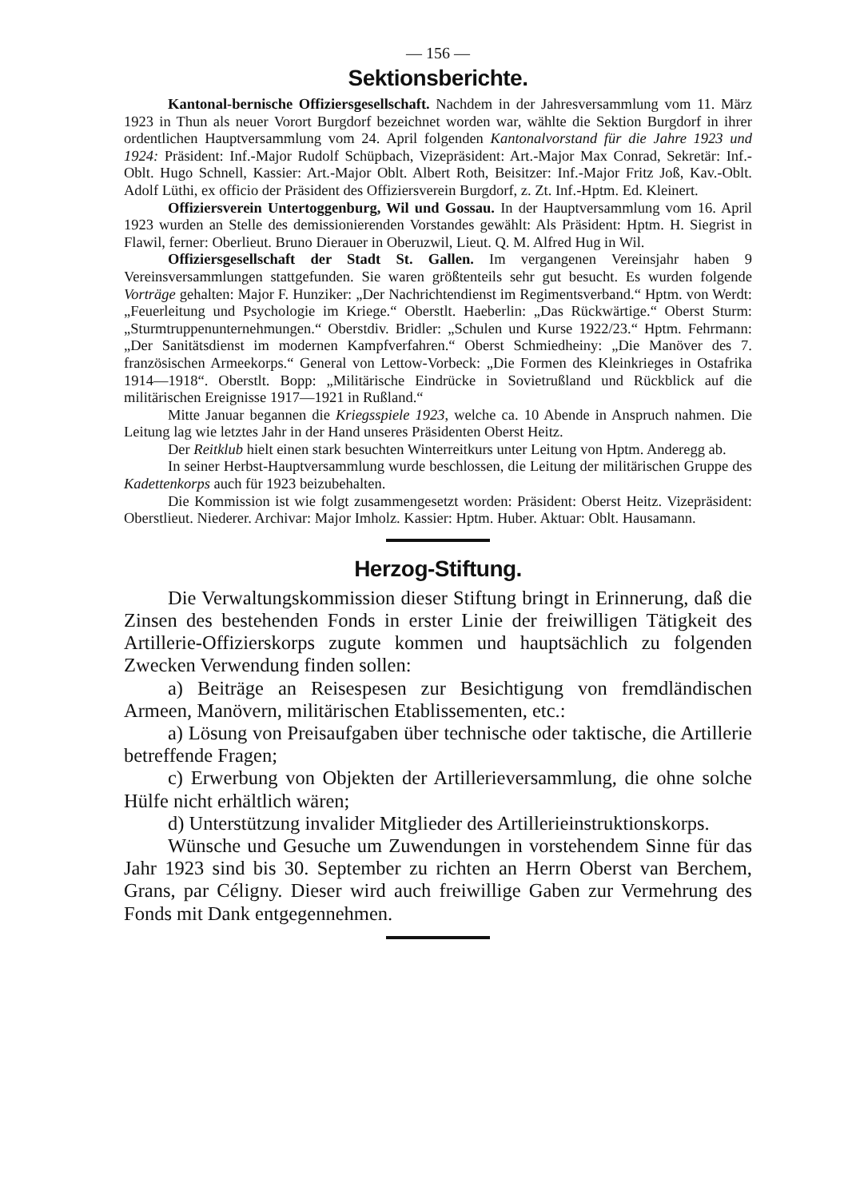— 156 —
Sektionsberichte.
Kantonal-bernische Offiziersgesellschaft. Nachdem in der Jahresversammlung vom 11. März 1923 in Thun als neuer Vorort Burgdorf bezeichnet worden war, wählte die Sektion Burgdorf in ihrer ordentlichen Hauptversammlung vom 24. April folgenden Kantonalvorstand für die Jahre 1923 und 1924: Präsident: Inf.-Major Rudolf Schüpbach, Vizepräsident: Art.-Major Max Conrad, Sekretär: Inf.-Oblt. Hugo Schnell, Kassier: Art.-Major Oblt. Albert Roth, Beisitzer: Inf.-Major Fritz Joß, Kav.-Oblt. Adolf Lüthi, ex officio der Präsident des Offiziersverein Burgdorf, z. Zt. Inf.-Hptm. Ed. Kleinert.
Offiziersverein Untertoggenburg, Wil und Gossau. In der Hauptversammlung vom 16. April 1923 wurden an Stelle des demissionierenden Vorstandes gewählt: Als Präsident: Hptm. H. Siegrist in Flawil, ferner: Oberlieut. Bruno Dierauer in Oberuzwil, Lieut. Q. M. Alfred Hug in Wil.
Offiziersgesellschaft der Stadt St. Gallen. Im vergangenen Vereinsjahr haben 9 Vereinsversammlungen stattgefunden. Sie waren größtenteils sehr gut besucht. Es wurden folgende Vorträge gehalten: Major F. Hunziker: „Der Nachrichtendienst im Regimentsverband.“ Hptm. von Werdt: „Feuerleitung und Psychologie im Kriege.“ Oberstlt. Haeberlin: „Das Rückwärtige.“ Oberst Sturm: „Sturmtruppenunternehmungen.“ Oberstdiv. Bridler: „Schulen und Kurse 1922/23.“ Hptm. Fehrmann: „Der Sanitätsdienst im modernen Kampfverfahren.“ Oberst Schmiedheiny: „Die Manöver des 7. französischen Armeekorps.“ General von Lettow-Vorbeck: „Die Formen des Kleinkrieges in Ostafrika 1914—1918“. Oberstlt. Bopp: „Militärische Eindrücke in Sovietrußland und Rückblick auf die militärischen Ereignisse 1917—1921 in Rußland.“
Mitte Januar begannen die Kriegsspiele 1923, welche ca. 10 Abende in Anspruch nahmen. Die Leitung lag wie letztes Jahr in der Hand unseres Präsidenten Oberst Heitz.
Der Reitklub hielt einen stark besuchten Winterreitkurs unter Leitung von Hptm. Anderegg ab.
In seiner Herbst-Hauptversammlung wurde beschlossen, die Leitung der militärischen Gruppe des Kadettenkorps auch für 1923 beizubehalten.
Die Kommission ist wie folgt zusammengesetzt worden: Präsident: Oberst Heitz. Vizepräsident: Oberstlieut. Niederer. Archivar: Major Imholz. Kassier: Hptm. Huber. Aktuar: Oblt. Hausamann.
Herzog-Stiftung.
Die Verwaltungskommission dieser Stiftung bringt in Erinnerung, daß die Zinsen des bestehenden Fonds in erster Linie der freiwilligen Tätigkeit des Artillerie-Offizierskorps zugute kommen und hauptsächlich zu folgenden Zwecken Verwendung finden sollen:
a) Beiträge an Reisespesen zur Besichtigung von fremdländischen Armeen, Manövern, militärischen Etablissementen, etc.:
a) Lösung von Preisaufgaben über technische oder taktische, die Artillerie betreffende Fragen;
c) Erwerbung von Objekten der Artillerieversammlung, die ohne solche Hülfe nicht erhältlich wären;
d) Unterstützung invalider Mitglieder des Artillerieinstruktionskorps.
Wünsche und Gesuche um Zuwendungen in vorstehendem Sinne für das Jahr 1923 sind bis 30. September zu richten an Herrn Oberst van Berchem, Grans, par Céligny. Dieser wird auch freiwillige Gaben zur Vermehrung des Fonds mit Dank entgegennehmen.